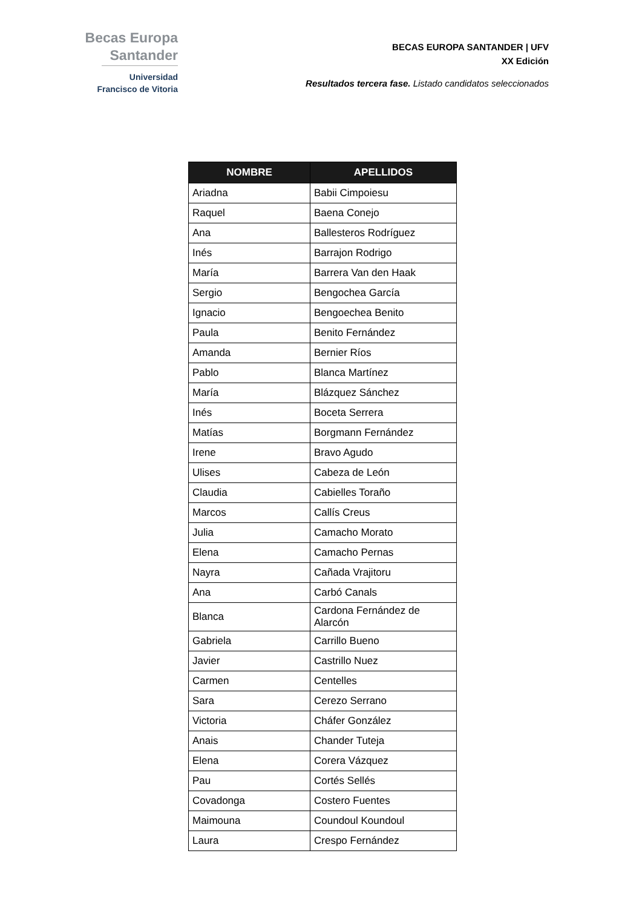Becas Europa
Santander
Universidad
Francisco de Vitoria
BECAS EUROPA SANTANDER | UFV
XX Edición
Resultados tercera fase. Listado candidatos seleccionados
| NOMBRE | APELLIDOS |
| --- | --- |
| Ariadna | Babii Cimpoiesu |
| Raquel | Baena Conejo |
| Ana | Ballesteros Rodríguez |
| Inés | Barrajon Rodrigo |
| María | Barrera Van den Haak |
| Sergio | Bengochea García |
| Ignacio | Bengoechea Benito |
| Paula | Benito Fernández |
| Amanda | Bernier Ríos |
| Pablo | Blanca Martínez |
| María | Blázquez Sánchez |
| Inés | Boceta Serrera |
| Matías | Borgmann Fernández |
| Irene | Bravo Agudo |
| Ulises | Cabeza de León |
| Claudia | Cabielles Toraño |
| Marcos | Callís Creus |
| Julia | Camacho Morato |
| Elena | Camacho Pernas |
| Nayra | Cañada Vrajitoru |
| Ana | Carbó Canals |
| Blanca | Cardona Fernández de Alarcón |
| Gabriela | Carrillo Bueno |
| Javier | Castrillo Nuez |
| Carmen | Centelles |
| Sara | Cerezo Serrano |
| Victoria | Cháfer González |
| Anais | Chander Tuteja |
| Elena | Corera Vázquez |
| Pau | Cortés Sellés |
| Covadonga | Costero Fuentes |
| Maimouna | Coundoul Koundoul |
| Laura | Crespo Fernández |